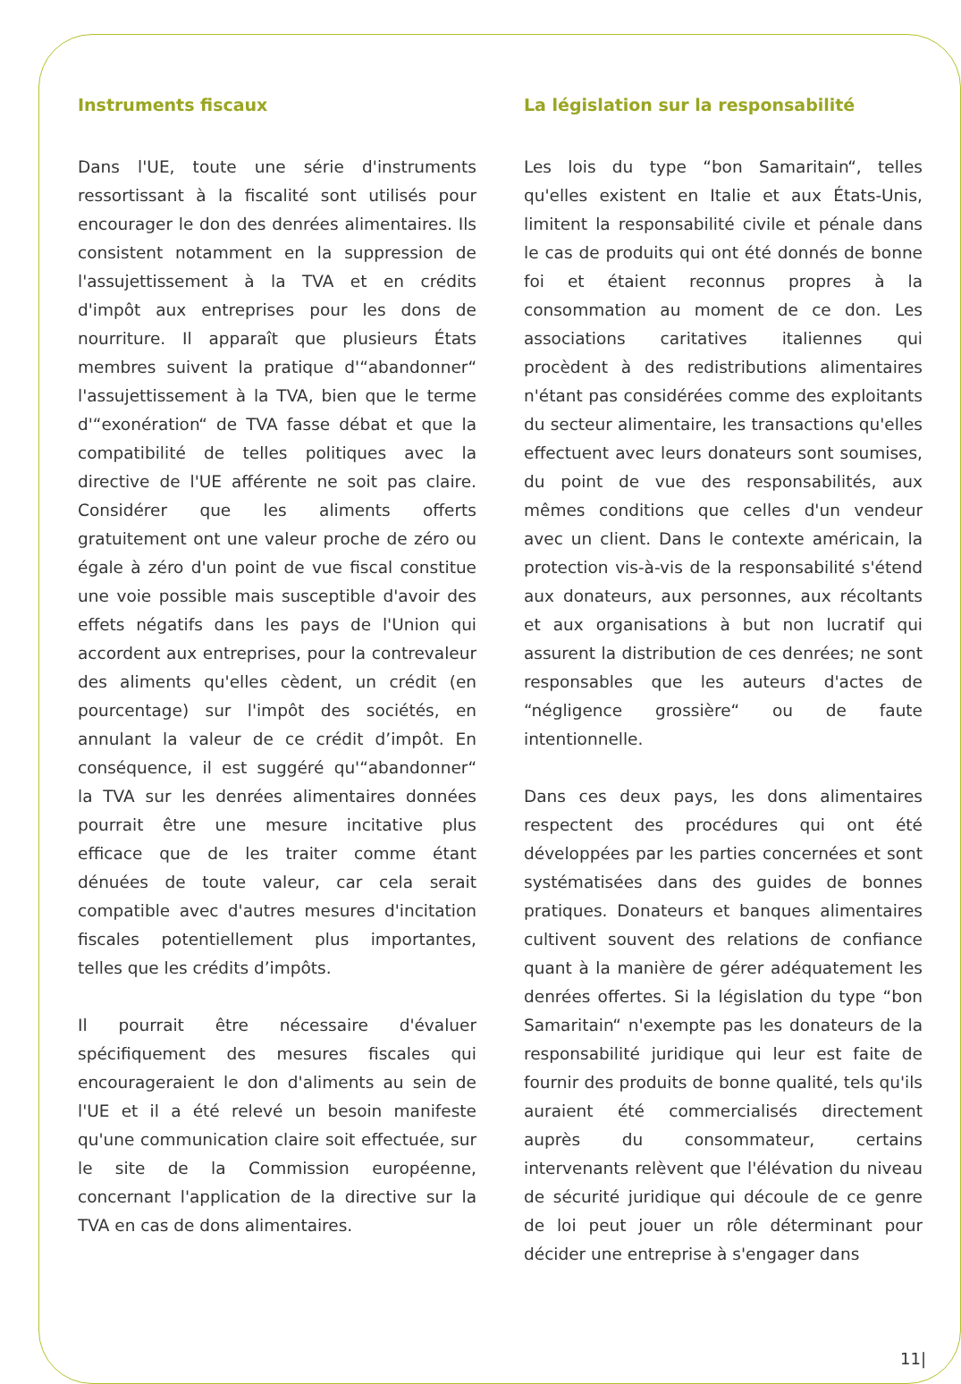Instruments fiscaux
Dans l'UE, toute une série d'instruments ressortissant à la fiscalité sont utilisés pour encourager le don des denrées alimentaires. Ils consistent notamment en la suppression de l'assujettissement à la TVA et en crédits d'impôt aux entreprises pour les dons de nourriture. Il apparaît que plusieurs États membres suivent la pratique d'“abandonner“ l'assujettissement à la TVA, bien que le terme d'“exonération“ de TVA fasse débat et que la compatibilité de telles politiques avec la directive de l'UE afférente ne soit pas claire. Considérer que les aliments offerts gratuitement ont une valeur proche de zéro ou égale à zéro d'un point de vue fiscal constitue une voie possible mais susceptible d'avoir des effets négatifs dans les pays de l'Union qui accordent aux entreprises, pour la contrevaleur des aliments qu'elles cèdent, un crédit (en pourcentage) sur l'impôt des sociétés, en annulant la valeur de ce crédit d’impôt. En conséquence, il est suggéré qu'“abandonner“ la TVA sur les denrées alimentaires données pourrait être une mesure incitative plus efficace que de les traiter comme étant dénuées de toute valeur, car cela serait compatible avec d'autres mesures d'incitation fiscales potentiellement plus importantes, telles que les crédits d’impôts.
Il pourrait être nécessaire d'évaluer spécifiquement des mesures fiscales qui encourageraient le don d'aliments au sein de l'UE et il a été relevé un besoin manifeste qu'une communication claire soit effectuée, sur le site de la Commission européenne, concernant l'application de la directive sur la TVA en cas de dons alimentaires.
La législation sur la responsabilité
Les lois du type “bon Samaritain“, telles qu'elles existent en Italie et aux États-Unis, limitent la responsabilité civile et pénale dans le cas de produits qui ont été donnés de bonne foi et étaient reconnus propres à la consommation au moment de ce don. Les associations caritatives italiennes qui procèdent à des redistributions alimentaires n'étant pas considérées comme des exploitants du secteur alimentaire, les transactions qu'elles effectuent avec leurs donateurs sont soumises, du point de vue des responsabilités, aux mêmes conditions que celles d'un vendeur avec un client. Dans le contexte américain, la protection vis-à-vis de la responsabilité s'étend aux donateurs, aux personnes, aux récoltants et aux organisations à but non lucratif qui assurent la distribution de ces denrées; ne sont responsables que les auteurs d'actes de “négligence grossière“ ou de faute intentionnelle.
Dans ces deux pays, les dons alimentaires respectent des procédures qui ont été développées par les parties concernées et sont systématisées dans des guides de bonnes pratiques. Donateurs et banques alimentaires cultivent souvent des relations de confiance quant à la manière de gérer adéquatement les denrées offertes. Si la législation du type “bon Samaritain“ n'exempte pas les donateurs de la responsabilité juridique qui leur est faite de fournir des produits de bonne qualité, tels qu'ils auraient été commercialisés directement auprès du consommateur, certains intervenants relèvent que l'élévation du niveau de sécurité juridique qui découle de ce genre de loi peut jouer un rôle déterminant pour décider une entreprise à s'engager dans
11|